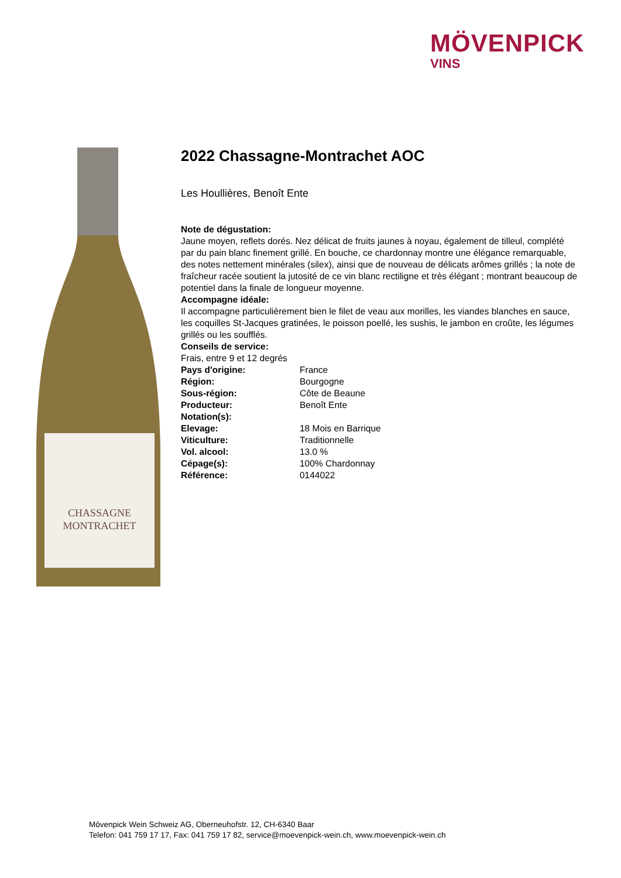MÖVENPICK
VINS
CHASSAGNE
MONTRACHET
2022 Chassagne-Montrachet AOC
Les Houllières, Benoît Ente
Note de dégustation:
Jaune moyen, reflets dorés. Nez délicat de fruits jaunes à noyau, également de tilleul, complété par du pain blanc finement grillé. En bouche, ce chardonnay montre une élégance remarquable, des notes nettement minérales (silex), ainsi que de nouveau de délicats arômes grillés ; la note de fraîcheur racée soutient la jutosité de ce vin blanc rectiligne et très élégant ; montrant beaucoup de potentiel dans la finale de longueur moyenne.
Accompagne idéale:
Il accompagne particulièrement bien le filet de veau aux morilles, les viandes blanches en sauce, les coquilles St-Jacques gratinées, le poisson poellé, les sushis, le jambon en croûte, les légumes grillés ou les soufflés.
Conseils de service:
Frais, entre 9 et 12 degrés
| Pays d'origine: | France |
| Région: | Bourgogne |
| Sous-région: | Côte de Beaune |
| Producteur: | Benoît Ente |
| Notation(s): | |
| Elevage: | 18 Mois en Barrique |
| Viticulture: | Traditionnelle |
| Vol. alcool: | 13.0 % |
| Cépage(s): | 100% Chardonnay |
| Référence: | 0144022 |
Mövenpick Wein Schweiz AG, Oberneuhofstr. 12, CH-6340 Baar
Telefon: 041 759 17 17, Fax: 041 759 17 82, service@moevenpick-wein.ch, www.moevenpick-wein.ch